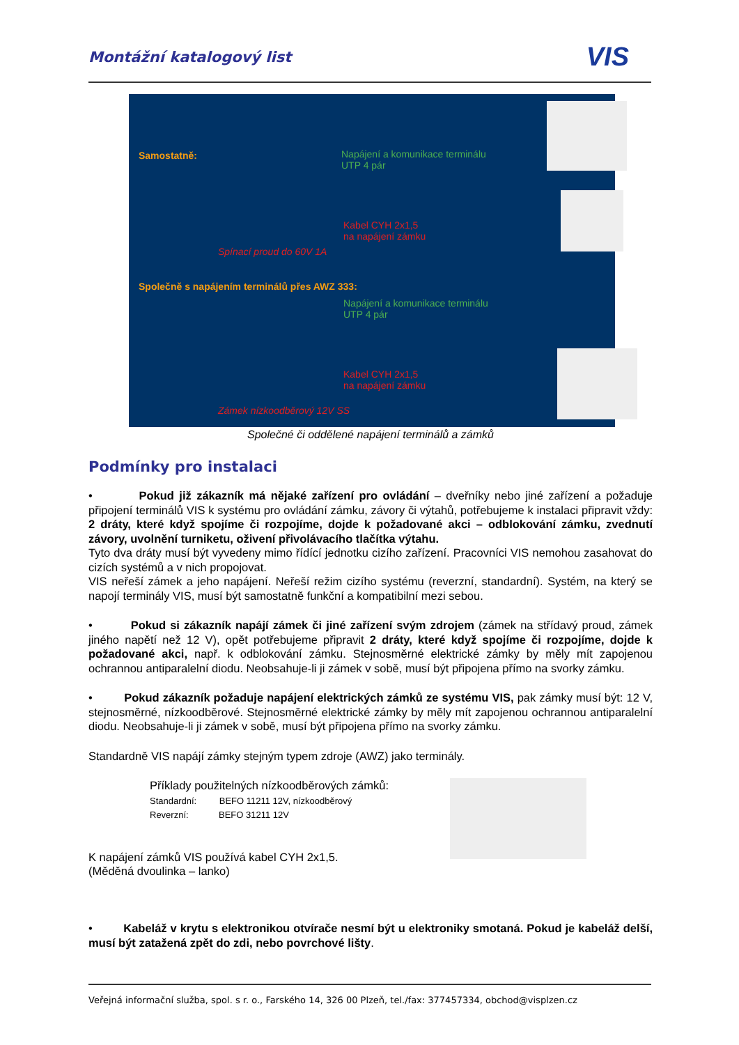Montážní katalogový list VIS
Samostatně:
Napájení a komunikace terminálu
UTP 4 pár
Kabel CYH 2x1,5
na napájení zámku
Spínací proud do 60V 1A
Společně s napájením terminálů přes AWZ 333:
Napájení a komunikace terminálu
UTP 4 pár
Kabel CYH 2x1,5
na napájení zámku
Zámek nízkoodběrový 12V SS
Společné či oddělené napájení terminálů a zámků
Podmínky pro instalaci
• Pokud již zákazník má nějaké zařízení pro ovládání – dveřníky nebo jiné zařízení a požaduje připojení terminálů VIS k systému pro ovládání zámku, závory či výtahů, potřebujeme k instalaci připravit vždy: 2 dráty, které když spojíme či rozpojíme, dojde k požadované akci – odblokování zámku, zvednutí závory, uvolnění turniketu, oživení přivolávacího tlačítka výtahu.
Tyto dva dráty musí být vyvedeny mimo řídící jednotku cizího zařízení. Pracovníci VIS nemohou zasahovat do cizích systémů a v nich propojovat.
VIS neřeší zámek a jeho napájení. Neřeší režim cizího systému (reverzní, standardní). Systém, na který se napojí terminály VIS, musí být samostatně funkční a kompatibilní mezi sebou.
• Pokud si zákazník napájí zámek či jiné zařízení svým zdrojem (zámek na střídavý proud, zámek jiného napětí než 12 V), opět potřebujeme připravit 2 dráty, které když spojíme či rozpojíme, dojde k požadované akci, např. k odblokování zámku. Stejnosměrné elektrické zámky by měly mít zapojenou ochrannou antiparalelní diodu. Neobsahuje-li ji zámek v sobě, musí být připojena přímo na svorky zámku.
• Pokud zákazník požaduje napájení elektrických zámků ze systému VIS, pak zámky musí být: 12 V, stejnosměrné, nízkoodběrové. Stejnosměrné elektrické zámky by měly mít zapojenou ochrannou antiparalelní diodu. Neobsahuje-li ji zámek v sobě, musí být připojena přímo na svorky zámku.
Standardně VIS napájí zámky stejným typem zdroje (AWZ) jako terminály.
Příklady použitelných nízkoodběrových zámků:
Standardní: BEFO 11211 12V, nízkoodběrový
Reverzní: BEFO 31211 12V
K napájení zámků VIS používá kabel CYH 2x1,5.
(Měděná dvoulinka – lanko)
• Kabeláž v krytu s elektronikou otvírače nesmí být u elektroniky smotaná. Pokud je kabeláž delší, musí být zatažená zpět do zdi, nebo povrchové lišty.
Veřejná informační služba, spol. s r. o., Farského 14, 326 00 Plzeň, tel./fax: 377457334, obchod@visplzen.cz